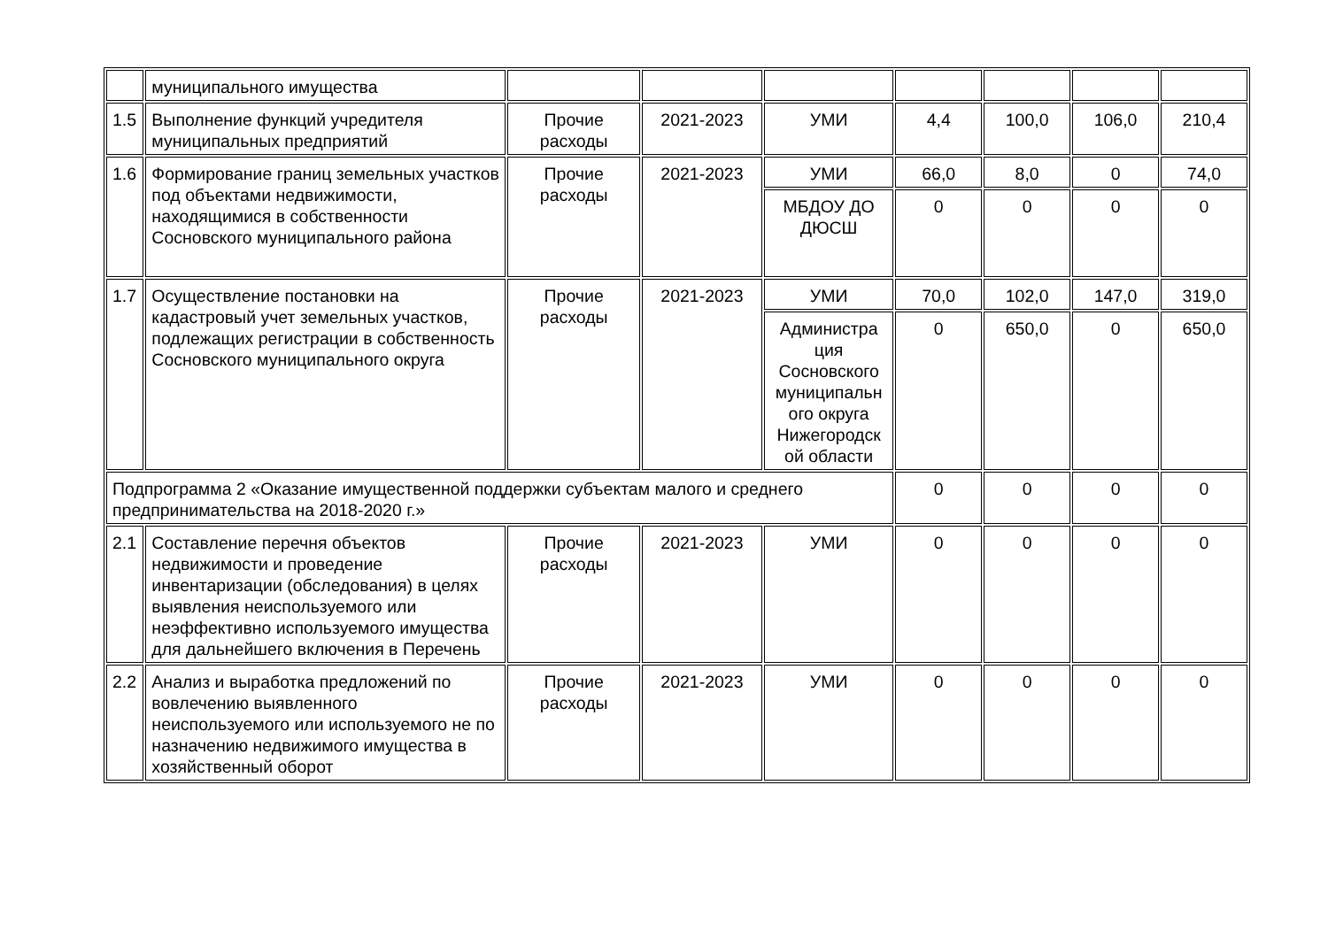| | муниципального имущества | | | | | | | |
| 1.5 | Выполнение функций учредителя муниципальных предприятий | Прочие расходы | 2021-2023 | УМИ | 4,4 | 100,0 | 106,0 | 210,4 |
| 1.6 | Формирование границ земельных участков под объектами недвижимости, находящимися в собственности Сосновского муниципального района | Прочие расходы | 2021-2023 | УМИ | 66,0 | 8,0 | 0 | 74,0 |
| | | | | МБДОУ ДО ДЮСШ | 0 | 0 | 0 | 0 |
| 1.7 | Осуществление постановки на кадастровый учет земельных участков, подлежащих регистрации в собственность Сосновского муниципального округа | Прочие расходы | 2021-2023 | УМИ | 70,0 | 102,0 | 147,0 | 319,0 |
| | | | | Администра ция Сосновского муниципальн ого округа Нижегородск ой области | 0 | 650,0 | 0 | 650,0 |
| Подпрограмма 2 «Оказание имущественной поддержки субъектам малого и среднего предпринимательства на 2018-2020 г.» | | | | | 0 | 0 | 0 | 0 |
| 2.1 | Составление перечня объектов недвижимости и проведение инвентаризации (обследования) в целях выявления неиспользуемого или неэффективно используемого имущества для дальнейшего включения в Перечень | Прочие расходы | 2021-2023 | УМИ | 0 | 0 | 0 | 0 |
| 2.2 | Анализ и выработка предложений по вовлечению выявленного неиспользуемого или используемого не по назначению недвижимого имущества в хозяйственный оборот | Прочие расходы | 2021-2023 | УМИ | 0 | 0 | 0 | 0 |